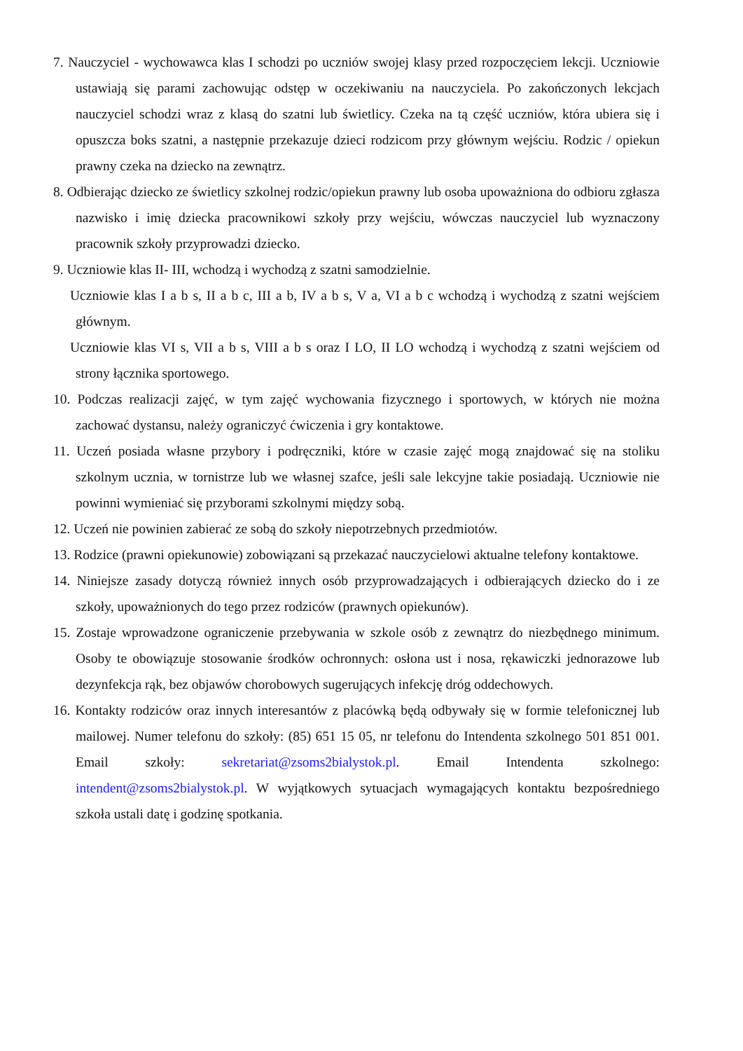7. Nauczyciel - wychowawca klas I schodzi po uczniów swojej klasy przed rozpoczęciem lekcji. Uczniowie ustawiają się parami zachowując odstęp w oczekiwaniu na nauczyciela. Po zakończonych lekcjach nauczyciel schodzi wraz z klasą do szatni lub świetlicy. Czeka na tą część uczniów, która ubiera się i opuszcza boks szatni, a następnie przekazuje dzieci rodzicom przy głównym wejściu. Rodzic / opiekun prawny czeka na dziecko na zewnątrz.
8. Odbierając dziecko ze świetlicy szkolnej rodzic/opiekun prawny lub osoba upoważniona do odbioru zgłasza nazwisko i imię dziecka pracownikowi szkoły przy wejściu, wówczas nauczyciel lub wyznaczony pracownik szkoły przyprowadzi dziecko.
9. Uczniowie klas II- III, wchodzą i wychodzą z szatni samodzielnie.
Uczniowie klas I a b s, II a b c, III a b, IV a b s, V a, VI a b c wchodzą i wychodzą z szatni wejściem głównym.
Uczniowie klas VI s, VII a b s, VIII a b s oraz I LO, II LO wchodzą i wychodzą z szatni wejściem od strony łącznika sportowego.
10. Podczas realizacji zajęć, w tym zajęć wychowania fizycznego i sportowych, w których nie można zachować dystansu, należy ograniczyć ćwiczenia i gry kontaktowe.
11. Uczeń posiada własne przybory i podręczniki, które w czasie zajęć mogą znajdować się na stoliku szkolnym ucznia, w tornistrze lub we własnej szafce, jeśli sale lekcyjne takie posiadają. Uczniowie nie powinni wymieniać się przyborami szkolnymi między sobą.
12. Uczeń nie powinien zabierać ze sobą do szkoły niepotrzebnych przedmiotów.
13. Rodzice (prawni opiekunowie) zobowiązani są przekazać nauczycielowi aktualne telefony kontaktowe.
14. Niniejsze zasady dotyczą również innych osób przyprowadzających i odbierających dziecko do i ze szkoły, upoważnionych do tego przez rodziców (prawnych opiekunów).
15. Zostaje wprowadzone ograniczenie przebywania w szkole osób z zewnątrz do niezbędnego minimum. Osoby te obowiązuje stosowanie środków ochronnych: osłona ust i nosa, rękawiczki jednorazowe lub dezynfekcja rąk, bez objawów chorobowych sugerujących infekcję dróg oddechowych.
16. Kontakty rodziców oraz innych interesantów z placówką będą odbywały się w formie telefonicznej lub mailowej. Numer telefonu do szkoły: (85) 651 15 05, nr telefonu do Intendenta szkolnego 501 851 001. Email szkoły: sekretariat@zsoms2bialystok.pl. Email Intendenta szkolnego: intendent@zsoms2bialystok.pl. W wyjątkowych sytuacjach wymagających kontaktu bezpośredniego szkoła ustali datę i godzinę spotkania.